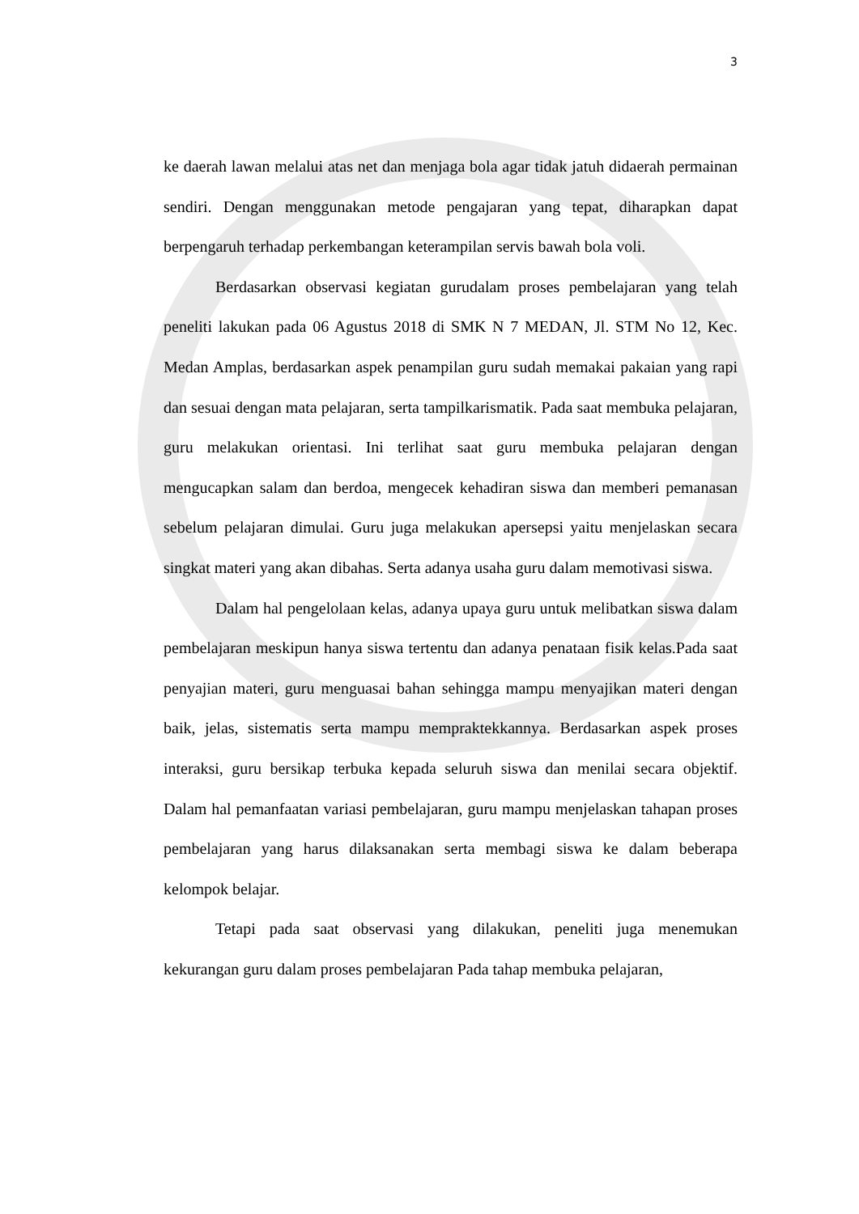3
ke daerah lawan melalui atas net dan menjaga bola agar tidak jatuh didaerah permainan sendiri. Dengan menggunakan metode pengajaran yang tepat, diharapkan dapat berpengaruh terhadap perkembangan keterampilan servis bawah bola voli.
Berdasarkan observasi kegiatan gurudalam proses pembelajaran yang telah peneliti lakukan pada 06 Agustus 2018 di SMK N 7 MEDAN, Jl. STM No 12, Kec. Medan Amplas, berdasarkan aspek penampilan guru sudah memakai pakaian yang rapi dan sesuai dengan mata pelajaran, serta tampilkarismatik. Pada saat membuka pelajaran, guru melakukan orientasi. Ini terlihat saat guru membuka pelajaran dengan mengucapkan salam dan berdoa, mengecek kehadiran siswa dan memberi pemanasan sebelum pelajaran dimulai. Guru juga melakukan apersepsi yaitu menjelaskan secara singkat materi yang akan dibahas. Serta adanya usaha guru dalam memotivasi siswa.
Dalam hal pengelolaan kelas, adanya upaya guru untuk melibatkan siswa dalam pembelajaran meskipun hanya siswa tertentu dan adanya penataan fisik kelas.Pada saat penyajian materi, guru menguasai bahan sehingga mampu menyajikan materi dengan baik, jelas, sistematis serta mampu mempraktekkannya. Berdasarkan aspek proses interaksi, guru bersikap terbuka kepada seluruh siswa dan menilai secara objektif. Dalam hal pemanfaatan variasi pembelajaran, guru mampu menjelaskan tahapan proses pembelajaran yang harus dilaksanakan serta membagi siswa ke dalam beberapa kelompok belajar.
Tetapi pada saat observasi yang dilakukan, peneliti juga menemukan kekurangan guru dalam proses pembelajaran Pada tahap membuka pelajaran,